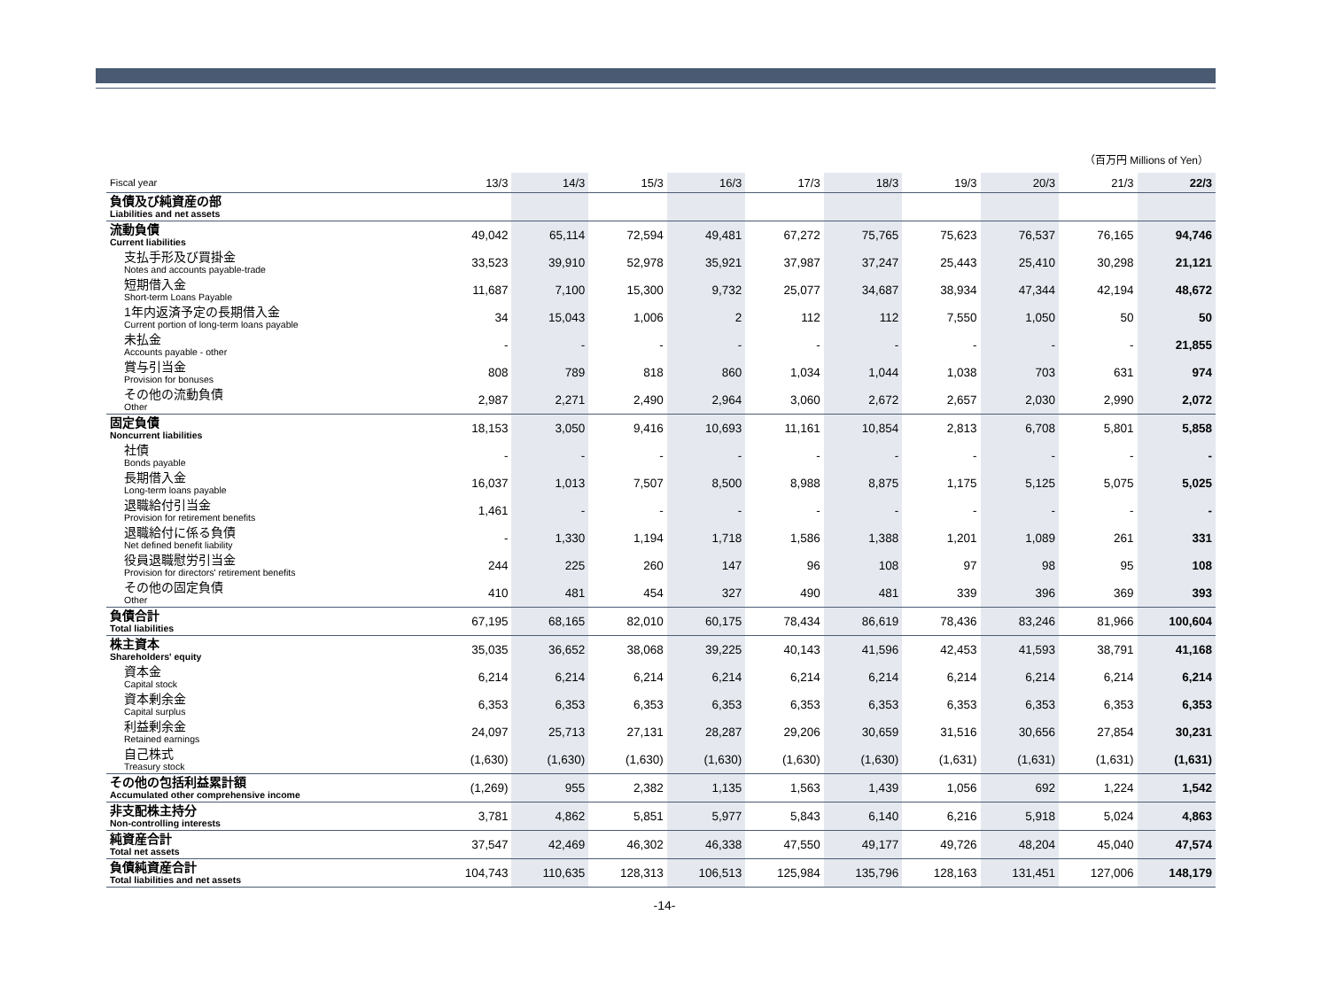（百万円 Millions of Yen）
| Fiscal year | 13/3 | 14/3 | 15/3 | 16/3 | 17/3 | 18/3 | 19/3 | 20/3 | 21/3 | 22/3 |
| --- | --- | --- | --- | --- | --- | --- | --- | --- | --- | --- |
| 負債及び純資産の部 Liabilities and net assets | | | | | | | | | | |
| 流動負債 Current liabilities | 49,042 | 65,114 | 72,594 | 49,481 | 67,272 | 75,765 | 75,623 | 76,537 | 76,165 | 94,746 |
| 支払手形及び買掛金 Notes and accounts payable-trade | 33,523 | 39,910 | 52,978 | 35,921 | 37,987 | 37,247 | 25,443 | 25,410 | 30,298 | 21,121 |
| 短期借入金 Short-term Loans Payable | 11,687 | 7,100 | 15,300 | 9,732 | 25,077 | 34,687 | 38,934 | 47,344 | 42,194 | 48,672 |
| 1年内返済予定の長期借入金 Current portion of long-term loans payable | 34 | 15,043 | 1,006 | 2 | 112 | 112 | 7,550 | 1,050 | 50 | 50 |
| 未払金 Accounts payable - other | - | - | - | - | - | - | - | - | - | 21,855 |
| 賞与引当金 Provision for bonuses | 808 | 789 | 818 | 860 | 1,034 | 1,044 | 1,038 | 703 | 631 | 974 |
| その他の流動負債 Other | 2,987 | 2,271 | 2,490 | 2,964 | 3,060 | 2,672 | 2,657 | 2,030 | 2,990 | 2,072 |
| 固定負債 Noncurrent liabilities | 18,153 | 3,050 | 9,416 | 10,693 | 11,161 | 10,854 | 2,813 | 6,708 | 5,801 | 5,858 |
| 社債 Bonds payable | - | - | - | - | - | - | - | - | - | - |
| 長期借入金 Long-term loans payable | 16,037 | 1,013 | 7,507 | 8,500 | 8,988 | 8,875 | 1,175 | 5,125 | 5,075 | 5,025 |
| 退職給付引当金 Provision for retirement benefits | 1,461 | - | - | - | - | - | - | - | - | - |
| 退職給付に係る負債 Net defined benefit liability | - | 1,330 | 1,194 | 1,718 | 1,586 | 1,388 | 1,201 | 1,089 | 261 | 331 |
| 役員退職慰労引当金 Provision for directors' retirement benefits | 244 | 225 | 260 | 147 | 96 | 108 | 97 | 98 | 95 | 108 |
| その他の固定負債 Other | 410 | 481 | 454 | 327 | 490 | 481 | 339 | 396 | 369 | 393 |
| 負債合計 Total liabilities | 67,195 | 68,165 | 82,010 | 60,175 | 78,434 | 86,619 | 78,436 | 83,246 | 81,966 | 100,604 |
| 株主資本 Shareholders' equity | 35,035 | 36,652 | 38,068 | 39,225 | 40,143 | 41,596 | 42,453 | 41,593 | 38,791 | 41,168 |
| 資本金 Capital stock | 6,214 | 6,214 | 6,214 | 6,214 | 6,214 | 6,214 | 6,214 | 6,214 | 6,214 | 6,214 |
| 資本剰余金 Capital surplus | 6,353 | 6,353 | 6,353 | 6,353 | 6,353 | 6,353 | 6,353 | 6,353 | 6,353 | 6,353 |
| 利益剰余金 Retained earnings | 24,097 | 25,713 | 27,131 | 28,287 | 29,206 | 30,659 | 31,516 | 30,656 | 27,854 | 30,231 |
| 自己株式 Treasury stock | (1,630) | (1,630) | (1,630) | (1,630) | (1,630) | (1,630) | (1,631) | (1,631) | (1,631) | (1,631) |
| その他の包括利益累計額 Accumulated other comprehensive income | (1,269) | 955 | 2,382 | 1,135 | 1,563 | 1,439 | 1,056 | 692 | 1,224 | 1,542 |
| 非支配株主持分 Non-controlling interests | 3,781 | 4,862 | 5,851 | 5,977 | 5,843 | 6,140 | 6,216 | 5,918 | 5,024 | 4,863 |
| 純資産合計 Total net assets | 37,547 | 42,469 | 46,302 | 46,338 | 47,550 | 49,177 | 49,726 | 48,204 | 45,040 | 47,574 |
| 負債純資産合計 Total liabilities and net assets | 104,743 | 110,635 | 128,313 | 106,513 | 125,984 | 135,796 | 128,163 | 131,451 | 127,006 | 148,179 |
-14-